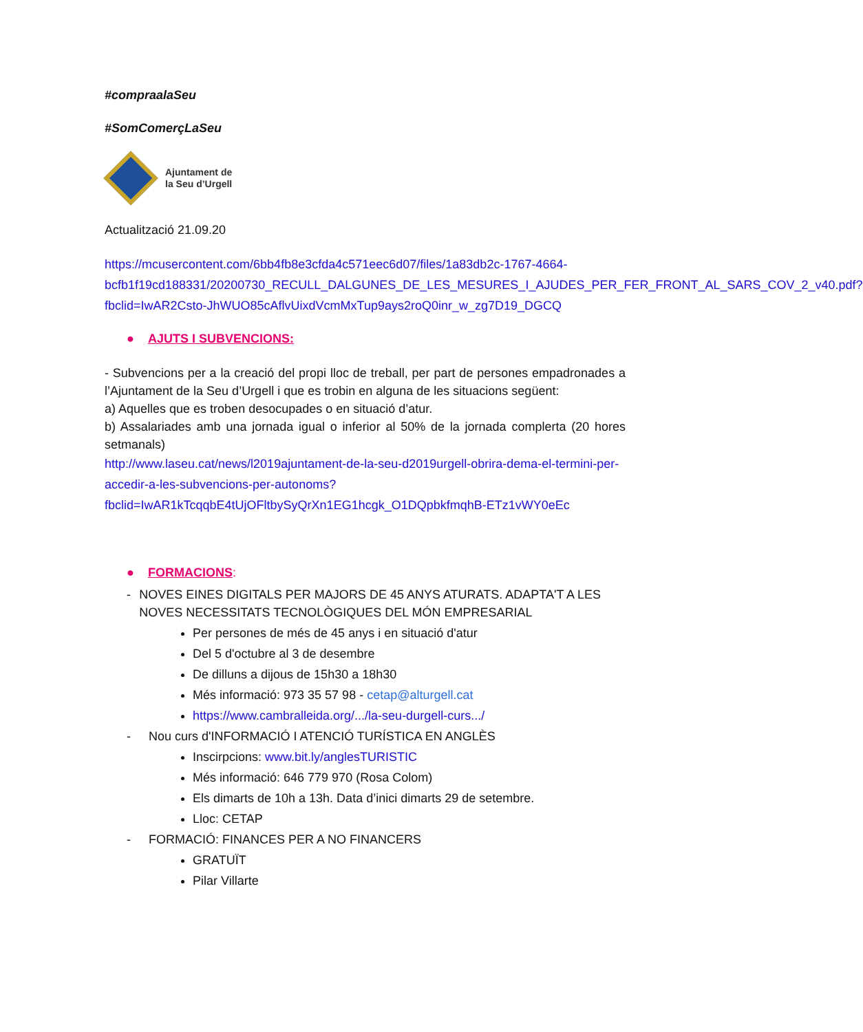#compraalaSeu
#SomComerçLaSeu
Ajuntament de
la Seu d’Urgell
Actualització 21.09.20
https://mcusercontent.com/6bb4fb8e3cfda4c571eec6d07/files/1a83db2c-1767-4664-bcfb1f19cd188331/20200730_RECULL_DALGUNES_DE_LES_MESURES_I_AJUDES_PER_FER_FRONT_AL_SARS_COV_2_v40.pdf?fbclid=IwAR2Csto-JhWUO85cAflvUixdVcmMxTup9ays2roQ0inr_w_zg7D19_DGCQ
● AJUTS I SUBVENCIONS:
- Subvencions per a la creació del propi lloc de treball, per part de persones empadronades a l’Ajuntament de la Seu d’Urgell i que es trobin en alguna de les situacions següent:
a) Aquelles que es troben desocupades o en situació d’atur.
b) Assalariades amb una jornada igual o inferior al 50% de la jornada complerta (20 hores setmanals)
http://www.laseu.cat/news/l2019ajuntament-de-la-seu-d2019urgell-obrira-dema-el-termini-per-accedir-a-les-subvencions-per-autonoms?fbclid=IwAR1kTcqqbE4tUjOFltbySyQrXn1EG1hcgk_O1DQpbkfmqhB-ETz1vWY0eEc
● FORMACIONS:
- NOVES EINES DIGITALS PER MAJORS DE 45 ANYS ATURATS. ADAPTA'T A LES NOVES NECESSITATS TECNOLÒGIQUES DEL MÓN EMPRESARIAL
Per persones de més de 45 anys i en situació d'atur
Del 5 d'octubre al 3 de desembre
De dilluns a dijous de 15h30 a 18h30
Més informació: 973 35 57 98 - cetap@alturgell.cat
https://www.cambralleida.org/.../la-seu-durgell-curs.../
- Nou curs d'INFORMACIÓ I ATENCIÓ TURÍSTICA EN ANGLÈS
Inscirpcions: www.bit.ly/anglesTURISTIC
Més informació: 646 779 970 (Rosa Colom)
Els dimarts de 10h a 13h. Data d’inici dimarts 29 de setembre.
Lloc: CETAP
- FORMACIÓ: FINANCES PER A NO FINANCERS
GRATUÏT
Pilar Villarte